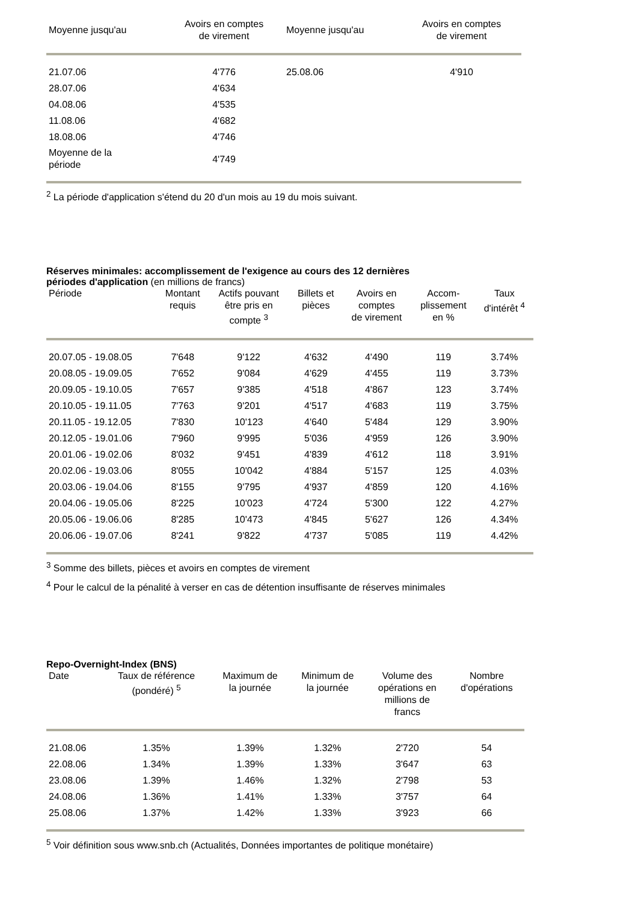| Moyenne jusqu'au | Avoirs en comptes de virement | Moyenne jusqu'au | Avoirs en comptes de virement |
| --- | --- | --- | --- |
| 21.07.06 | 4'776 | 25.08.06 | 4'910 |
| 28.07.06 | 4'634 | | |
| 04.08.06 | 4'535 | | |
| 11.08.06 | 4'682 | | |
| 18.08.06 | 4'746 | | |
| Moyenne de la période | 4'749 | | |
<sup>2</sup> La période d'application s'étend du 20 d'un mois au 19 du mois suivant.
Réserves minimales: accomplissement de l'exigence au cours des 12 dernières
périodes d'application (en millions de francs)
| Période | Montant requis | Actifs pouvant être pris en compte <sup>3</sup> | Billets et pièces | Avoirs en comptes de virement | Accom- plissement en % | Taux d'intérêt <sup>4</sup> |
| --- | --- | --- | --- | --- | --- | --- |
| 20.07.05 - 19.08.05 | 7'648 | 9'122 | 4'632 | 4'490 | 119 | 3.74% |
| 20.08.05 - 19.09.05 | 7'652 | 9'084 | 4'629 | 4'455 | 119 | 3.73% |
| 20.09.05 - 19.10.05 | 7'657 | 9'385 | 4'518 | 4'867 | 123 | 3.74% |
| 20.10.05 - 19.11.05 | 7'763 | 9'201 | 4'517 | 4'683 | 119 | 3.75% |
| 20.11.05 - 19.12.05 | 7'830 | 10'123 | 4'640 | 5'484 | 129 | 3.90% |
| 20.12.05 - 19.01.06 | 7'960 | 9'995 | 5'036 | 4'959 | 126 | 3.90% |
| 20.01.06 - 19.02.06 | 8'032 | 9'451 | 4'839 | 4'612 | 118 | 3.91% |
| 20.02.06 - 19.03.06 | 8'055 | 10'042 | 4'884 | 5'157 | 125 | 4.03% |
| 20.03.06 - 19.04.06 | 8'155 | 9'795 | 4'937 | 4'859 | 120 | 4.16% |
| 20.04.06 - 19.05.06 | 8'225 | 10'023 | 4'724 | 5'300 | 122 | 4.27% |
| 20.05.06 - 19.06.06 | 8'285 | 10'473 | 4'845 | 5'627 | 126 | 4.34% |
| 20.06.06 - 19.07.06 | 8'241 | 9'822 | 4'737 | 5'085 | 119 | 4.42% |
<sup>3</sup> Somme des billets, pièces et avoirs en comptes de virement
<sup>4</sup> Pour le calcul de la pénalité à verser en cas de détention insuffisante de réserves minimales
Repo-Overnight-Index (BNS)
| Date | Taux de référence (pondéré) <sup>5</sup> | Maximum de la journée | Minimum de la journée | Volume des opérations en millions de francs | Nombre d'opérations |
| --- | --- | --- | --- | --- | --- |
| 21.08.06 | 1.35% | 1.39% | 1.32% | 2'720 | 54 |
| 22.08.06 | 1.34% | 1.39% | 1.33% | 3'647 | 63 |
| 23.08.06 | 1.39% | 1.46% | 1.32% | 2'798 | 53 |
| 24.08.06 | 1.36% | 1.41% | 1.33% | 3'757 | 64 |
| 25.08.06 | 1.37% | 1.42% | 1.33% | 3'923 | 66 |
<sup>5</sup> Voir définition sous www.snb.ch (Actualités, Données importantes de politique monétaire)